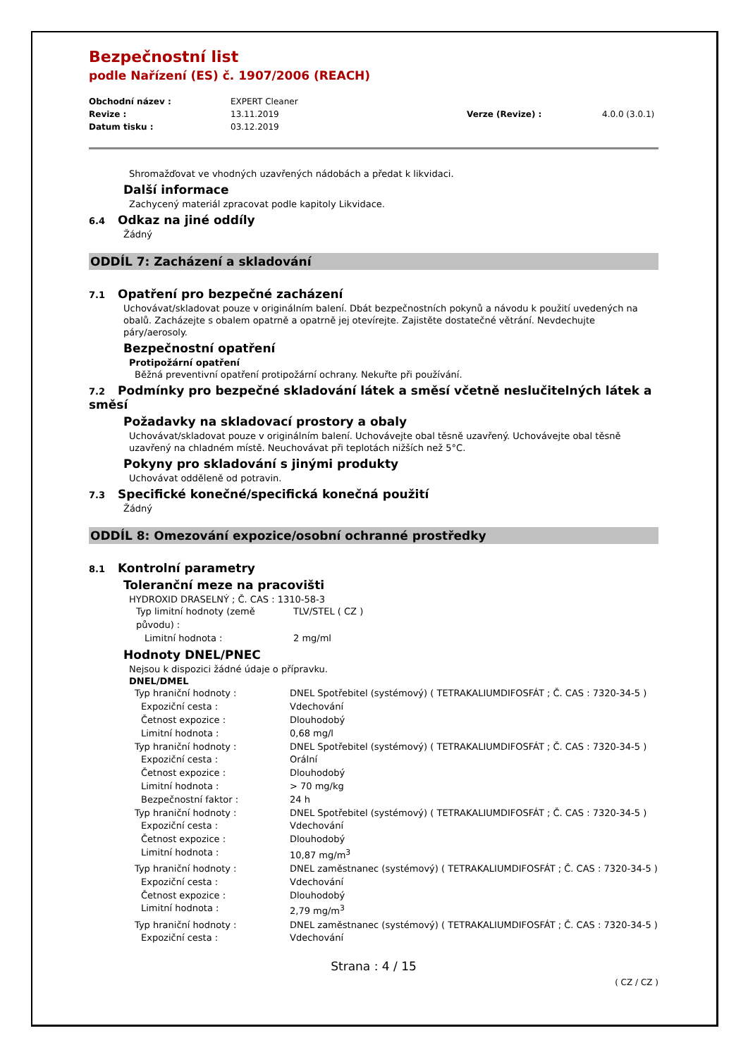Bezpečnostní list
podle Nařízení (ES) č. 1907/2006 (REACH)
Obchodní název : EXPERT Cleaner Revize : 13.11.2019 Verze (Revize) : 4.0.0 (3.0.1) Datum tisku : 03.12.2019
Shromažďovat ve vhodných uzavřených nádobách a předat k likvidaci.
Další informace
Zachycený materiál zpracovat podle kapitoly Likvidace.
6.4 Odkaz na jiné oddíly
Žádný
ODDÍL 7: Zacházení a skladování
7.1 Opatření pro bezpečné zacházení
Uchovávat/skladovat pouze v originálním balení. Dbát bezpečnostních pokynů a návodu k použití uvedených na obalů. Zacházejte s obalem opatrně a opatrně jej otevírejte. Zajistěte dostatečné větrání. Nevdechujte páry/aerosoly.
Bezpečnostní opatření
Protipožární opatření
Běžná preventivní opatření protipožární ochrany. Nekuřte při používání.
7.2 Podmínky pro bezpečné skladování látek a směsí včetně neslučitelných látek a směsí
Požadavky na skladovací prostory a obaly
Uchovávat/skladovat pouze v originálním balení. Uchovávejte obal těsně uzavřený. Uchovávejte obal těsně uzavřený na chladném místě. Neuchovávat při teplotách nižších než 5°C.
Pokyny pro skladování s jinými produkty
Uchovávat odděleně od potravin.
7.3 Specifické konečné/specifická konečná použití
Žádný
ODDÍL 8: Omezování expozice/osobní ochranné prostředky
8.1 Kontrolní parametry
Toleranční meze na pracovišti
HYDROXID DRASELNÝ ; Č. CAS : 1310-58-3
Typ limitní hodnoty (země původu) : TLV/STEL ( CZ ) Limitní hodnota : 2 mg/ml
Hodnoty DNEL/PNEC
Nejsou k dispozici žádné údaje o přípravku.
DNEL/DMEL
Typ hraniční hodnoty : DNEL Spotřebitel (systémový) ( TETRAKALIUMDIFOSFÁT ; Č. CAS : 7320-34-5 ) Expoziční cesta : Vdechování Četnost expozice : Dlouhodobý Limitní hodnota : 0,68 mg/l Typ hraniční hodnoty : DNEL Spotřebitel (systémový) ( TETRAKALIUMDIFOSFÁT ; Č. CAS : 7320-34-5 ) Expoziční cesta : Orální Četnost expozice : Dlouhodobý Limitní hodnota : > 70 mg/kg Bezpečnostní faktor : 24 h Typ hraniční hodnoty : DNEL Spotřebitel (systémový) ( TETRAKALIUMDIFOSFÁT ; Č. CAS : 7320-34-5 ) Expoziční cesta : Vdechování Četnost expozice : Dlouhodobý Limitní hodnota : 10,87 mg/m<sup>3</sup> Typ hraniční hodnoty : DNEL zaměstnanec (systémový) ( TETRAKALIUMDIFOSFÁT ; Č. CAS : 7320-34-5 ) Expoziční cesta : Vdechování Četnost expozice : Dlouhodobý Limitní hodnota : 2,79 mg/m<sup>3</sup> Typ hraniční hodnoty : DNEL zaměstnanec (systémový) ( TETRAKALIUMDIFOSFÁT ; Č. CAS : 7320-34-5 ) Expoziční cesta : Vdechování
Strana : 4 / 15
( CZ / CZ )